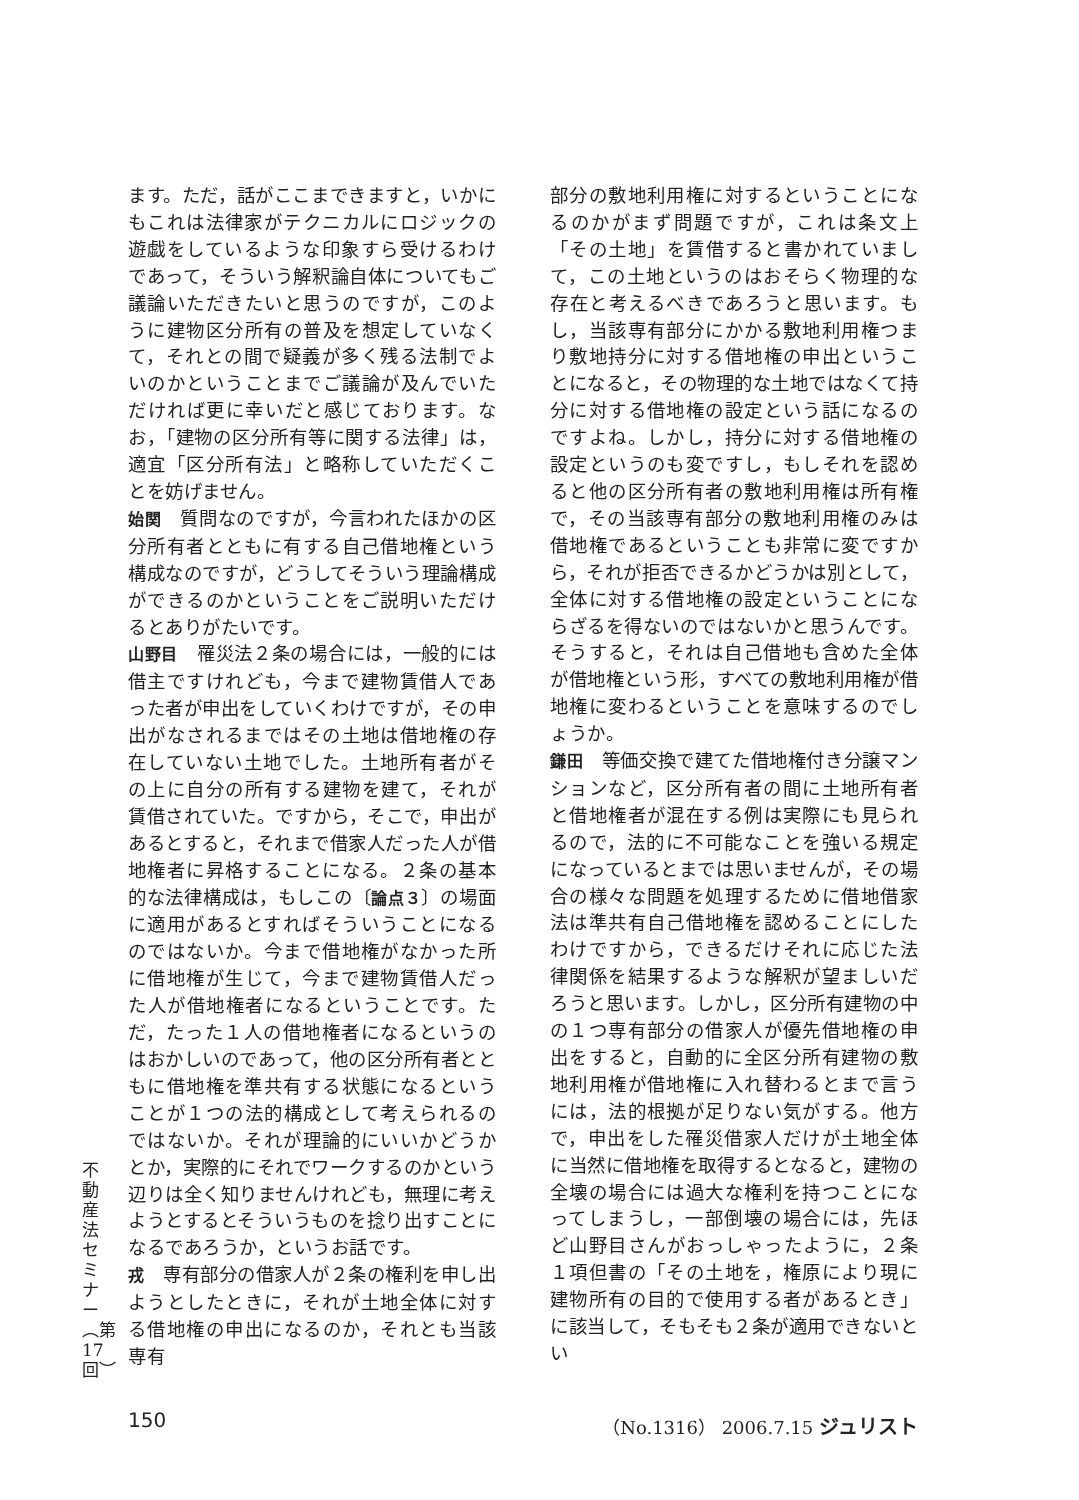不動産法セミナー︵第17回︶
ます。ただ，話がここまできますと，いかにもこれは法律家がテクニカルにロジックの遊戯をしているような印象すら受けるわけであって，そういう解釈論自体についてもご議論いただきたいと思うのですが，このように建物区分所有の普及を想定していなくて，それとの間で疑義が多く残る法制でよいのかということまでご議論が及んでいただければ更に幸いだと感じております。なお，「建物の区分所有等に関する法律」は，適宜「区分所有法」と略称していただくことを妨げません。
始関　質問なのですが，今言われたほかの区分所有者とともに有する自己借地権という構成なのですが，どうしてそういう理論構成ができるのかということをご説明いただけるとありがたいです。
山野目　罹災法２条の場合には，一般的には借主ですけれども，今まで建物賃借人であった者が申出をしていくわけですが，その申出がなされるまではその土地は借地権の存在していない土地でした。土地所有者がその上に自分の所有する建物を建て，それが賃借されていた。ですから，そこで，申出があるとすると，それまで借家人だった人が借地権者に昇格することになる。２条の基本的な法律構成は，もしこの〔論点３〕の場面に適用があるとすればそういうことになるのではないか。今まで借地権がなかった所に借地権が生じて，今まで建物賃借人だった人が借地権者になるということです。ただ，たった１人の借地権者になるというのはおかしいのであって，他の区分所有者とともに借地権を準共有する状態になるということが１つの法的構成として考えられるのではないか。それが理論的にいいかどうかとか，実際的にそれでワークするのかという辺りは全く知りませんけれども，無理に考えようとするとそういうものを捻り出すことになるであろうか，というお話です。
戎　専有部分の借家人が２条の権利を申し出ようとしたときに，それが土地全体に対する借地権の申出になるのか，それとも当該専有
部分の敷地利用権に対するということになるのかがまず問題ですが，これは条文上「その土地」を賃借すると書かれていまして，この土地というのはおそらく物理的な存在と考えるべきであろうと思います。もし，当該専有部分にかかる敷地利用権つまり敷地持分に対する借地権の申出ということになると，その物理的な土地ではなくて持分に対する借地権の設定という話になるのですよね。しかし，持分に対する借地権の設定というのも変ですし，もしそれを認めると他の区分所有者の敷地利用権は所有権で，その当該専有部分の敷地利用権のみは借地権であるということも非常に変ですから，それが拒否できるかどうかは別として，全体に対する借地権の設定ということにならざるを得ないのではないかと思うんです。そうすると，それは自己借地も含めた全体が借地権という形，すべての敷地利用権が借地権に変わるということを意味するのでしょうか。
鎌田　等価交換で建てた借地権付き分譲マンションなど，区分所有者の間に土地所有者と借地権者が混在する例は実際にも見られるので，法的に不可能なことを強いる規定になっているとまでは思いませんが，その場合の様々な問題を処理するために借地借家法は準共有自己借地権を認めることにしたわけですから，できるだけそれに応じた法律関係を結果するような解釈が望ましいだろうと思います。しかし，区分所有建物の中の１つ専有部分の借家人が優先借地権の申出をすると，自動的に全区分所有建物の敷地利用権が借地権に入れ替わるとまで言うには，法的根拠が足りない気がする。他方で，申出をした罹災借家人だけが土地全体に当然に借地権を取得するとなると，建物の全壊の場合には過大な権利を持つことになってしまうし，一部倒壊の場合には，先ほど山野目さんがおっしゃったように，２条１項但書の「その土地を，権原により現に建物所有の目的で使用する者があるとき」に該当して，そもそも２条が適用できないとい
150 （No.1316） 2006.7.15 ジュリスト